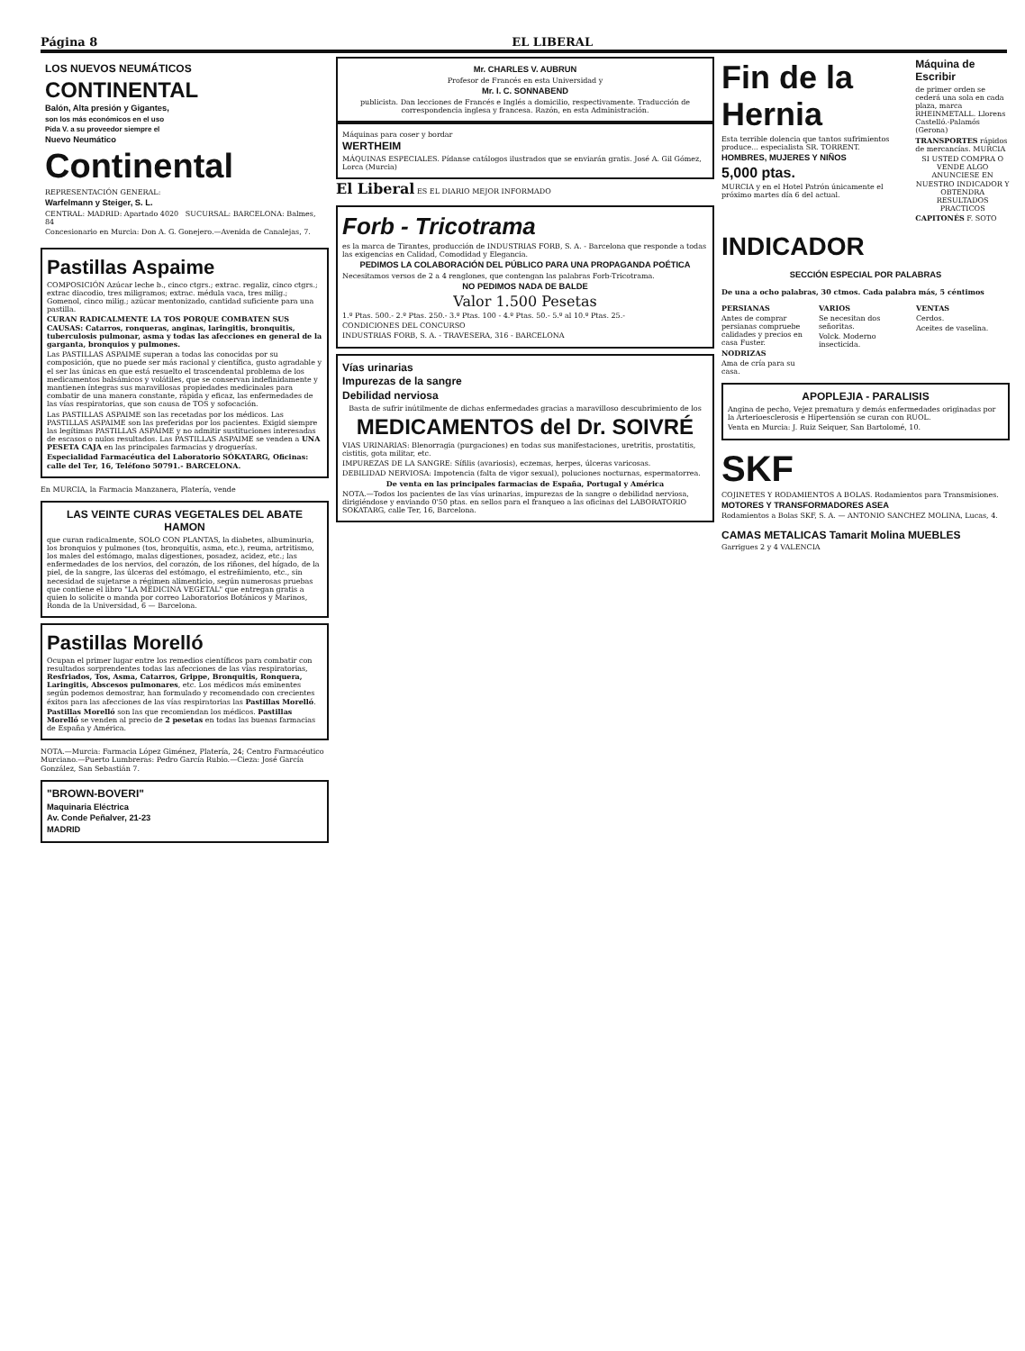Página 8 EL LIBERAL
LOS NUEVOS NEUMÁTICOS
CONTINENTAL
Balón, Alta presión y Gigantes,
son los más económicos en el uso
Pida V. a su proveedor siempre el
Nuevo Neumático
Continental
REPRESENTACIÓN GENERAL:
Warfelmann y Steiger, S. L.
CENTRAL: MADRID: Apartado 4020 SUCURSAL: BARCELONA: Balmes, 84
Concesionario en Murcia: Don A. G. Gonejero.—Avenida de Canalejas, 7.
Pastillas Aspaime
COMPOSICIÓN Azúcar leche b., cinco ctgrs.; extrac. regaliz, cinco ctgrs.; extrac diacodio, tres miligramos; extrac. médula vaca, tres milig.; Gomenol, cinco milig.; azúcar mentonizado, cantidad suficiente para una pastilla.
CURAN RADICALMENTE LA TOS PORQUE COMBATEN SUS CAUSAS: Catarros, ronqueras, anginas, laringitis, bronquitis, tuberculosis pulmonar, asma y todas las afecciones en general de la garganta, bronquios y pulmones.
Las PASTILLAS ASPAIME superan a todas las conocidas por su composición, que no puede ser más racional y científica, gusto agradable y el ser las únicas en que está resuelto el trascendental problema de los medicamentos balsámicos y volátiles, que se conservan indefinidamente y mantienen íntegras sus maravillosas propiedades medicinales para combatir de una manera constante, rápida y eficaz, las enfermedades de las vías respiratorias, que son causa de TOS y sofocación.
Las PASTILLAS ASPAIME son las recetadas por los médicos. Las PASTILLAS ASPAIME son las preferidas por los pacientes. Exigid siempre las legítimas PASTILLAS ASPAIME y no admitir sustituciones interesadas de escasos o nulos resultados. Las PASTILLAS ASPAIME se venden a UNA PESETA CAJA en las principales farmacias y droguerías.
Especialidad Farmacéutica del Laboratorio SÓKATARG, Oficinas: calle del Ter, 16, Teléfono 50791.- BARCELONA.
En MURCIA, la Farmacia Manzanera, Platería, vende
LAS VEINTE CURAS VEGETALES DEL ABATE HAMON
que curan radicalmente, SOLO CON PLANTAS, la diabetes, albuminuria, los bronquios y pulmones (tos, bronquitis, asma, etc.), reuma, artritismo, los males del estómago, malas digestiones, posadez, acidez, etc.; las enfermedades de los nervios, del corazón, de los riñones, del hígado, de la piel, de la sangre, las úlceras del estómago, el estreñimiento, etc., sin necesidad de sujetarse a régimen alimenticio, según numerosas pruebas que contiene el libro "LA MEDICINA VEGETAL" que entregan gratis a quien lo solicite o manda por correo Laboratorios Botánicos y Marinos, Ronda de la Universidad, 6 — Barcelona.
Pastillas Morelló
Ocupan el primer lugar entre los remedios científicos para combatir con resultados sorprendentes todas las afecciones de las vías respiratorias, Resfriados, Tos, Asma, Catarros, Grippe, Bronquitis, Ronquera, Laringitis, Abscesos pulmonares, etc. Los médicos más eminentes según podemos demostrar, han formulado y recomendado con crecientes éxitos para las afecciones de las vías respiratorias las Pastillas Morelló.
Pastillas Morelló son las que recomiendan los médicos. Pastillas Morelló se venden al precio de 2 pesetas en todas las buenas farmacias de España y América.
NOTA.—Murcia: Farmacia López Giménez, Platería, 24; Centro Farmacéutico Murciano.—Puerto Lumbreras: Pedro García Rubio.—Cieza: José García González, San Sebastián 7.
"BROWN-BOVERI"
Maquinaria Eléctrica
Av. Conde Peñalver, 21-23
MADRID
Mr. CHARLES V. AUBRUN
Profesor de Francés en esta Universidad y
Mr. I. C. SONNABEND
publicista. Dan lecciones de Francés e Inglés a domicilio, respectivamente. Traducción de correspondencia inglesa y francesa. Razón, en esta Administración.
Máquinas para coser y bordar
WERTHEIM
MÁQUINAS ESPECIALES. Pídanse catálogos ilustrados que se enviarán gratis. José A. Gil Gómez, Lorca (Murcia)
El Liberal ES EL DIARIO MEJOR INFORMADO
Forb - Tricotrama
es la marca de Tirantes, producción de INDUSTRIAS FORB, S. A. - Barcelona que responde a todas las exigencias en Calidad, Comodidad y Elegancia.
PEDIMOS LA COLABORACIÓN DEL PÚBLICO PARA UNA PROPAGANDA POÉTICA
Necesitamos versos de 2 a 4 renglones, que contengan las palabras Forb-Tricotrama.
NO PEDIMOS NADA DE BALDE
Valor 1.500 Pesetas
1.º Ptas. 500.- 2.º Ptas. 250.- 3.º Ptas. 100 - 4.º Ptas. 50.- 5.º al 10.º Ptas. 25.-
CONDICIONES DEL CONCURSO
INDUSTRIAS FORB, S. A. - TRAVESERA, 316 - BARCELONA
Vías urinarias
Impurezas de la sangre
Debilidad nerviosa
Basta de sufrir inútilmente de dichas enfermedades gracias a maravilloso descubrimiento de los
MEDICAMENTOS del Dr. SOIVRÉ
VIAS URINARIAS: Blenorragia (purgaciones) en todas sus manifestaciones, uretritis, prostatitis, cistitis, gota militar, etc.
IMPUREZAS DE LA SANGRE: Sífilis (avariosis), eczemas, herpes, úlceras varicosas.
DEBILIDAD NERVIOSA: Impotencia (falta de vigor sexual), poluciones nocturnas, espermatorrea.
De venta en las principales farmacias de España, Portugal y América
NOTA.—Todos los pacientes de las vías urinarias, impurezas de la sangre o debilidad nerviosa, dirigiéndose y enviando 0'50 ptas. en sellos para el franqueo a las oficinas del LABORATORIO SOKATARG, calle Ter, 16, Barcelona.
Fin de la Hernia
Esta terrible dolencia que tantos sufrimientos produce... especialista SR. TORRENT.
HOMBRES, MUJERES Y NIÑOS
5,000 ptas.
MURCIA y en el Hotel Patrón únicamente el próximo martes día 6 del actual.
Máquina de Escribir
de primer orden se cederá una sola en cada plaza, marca RHEINMETALL. Llorens Castelló.-Palamós (Gerona)
TRANSPORTES rápidos de mercancías. MURCIA
SI USTED COMPRA O VENDE ALGO ANUNCIESE EN NUESTRO INDICADOR Y OBTENDRA RESULTADOS PRACTICOS
CAPITONÉS F. SOTO
INDICADOR
SECCIÓN ESPECIAL POR PALABRAS
De una a ocho palabras, 30 ctmos. Cada palabra más, 5 céntimos
PERSIANAS
Antes de comprar persianas compruebe calidades y precios en casa Fuster.
NODRIZAS
Ama de cría para su casa.
VARIOS
Se necesitan dos señoritas.
Volck. Moderno insecticida.
VENTAS
Cerdos.
Aceites de vaselina.
APOPLEJIA - PARALISIS
Angina de pecho, Vejez prematura y demás enfermedades originadas por la Arterioesclerosis e Hipertensión se curan con RUOL.
Venta en Murcia: J. Ruiz Seiquer, San Bartolomé, 10.
SKF
COJINETES Y RODAMIENTOS A BOLAS. Rodamientos para Transmisiones.
MOTORES Y TRANSFORMADORES ASEA
Rodamientos a Bolas SKF, S. A. — ANTONIO SANCHEZ MOLINA, Lucas, 4.
CAMAS METALICAS Tamarit Molina MUEBLES
Garrigues 2 y 4 VALENCIA